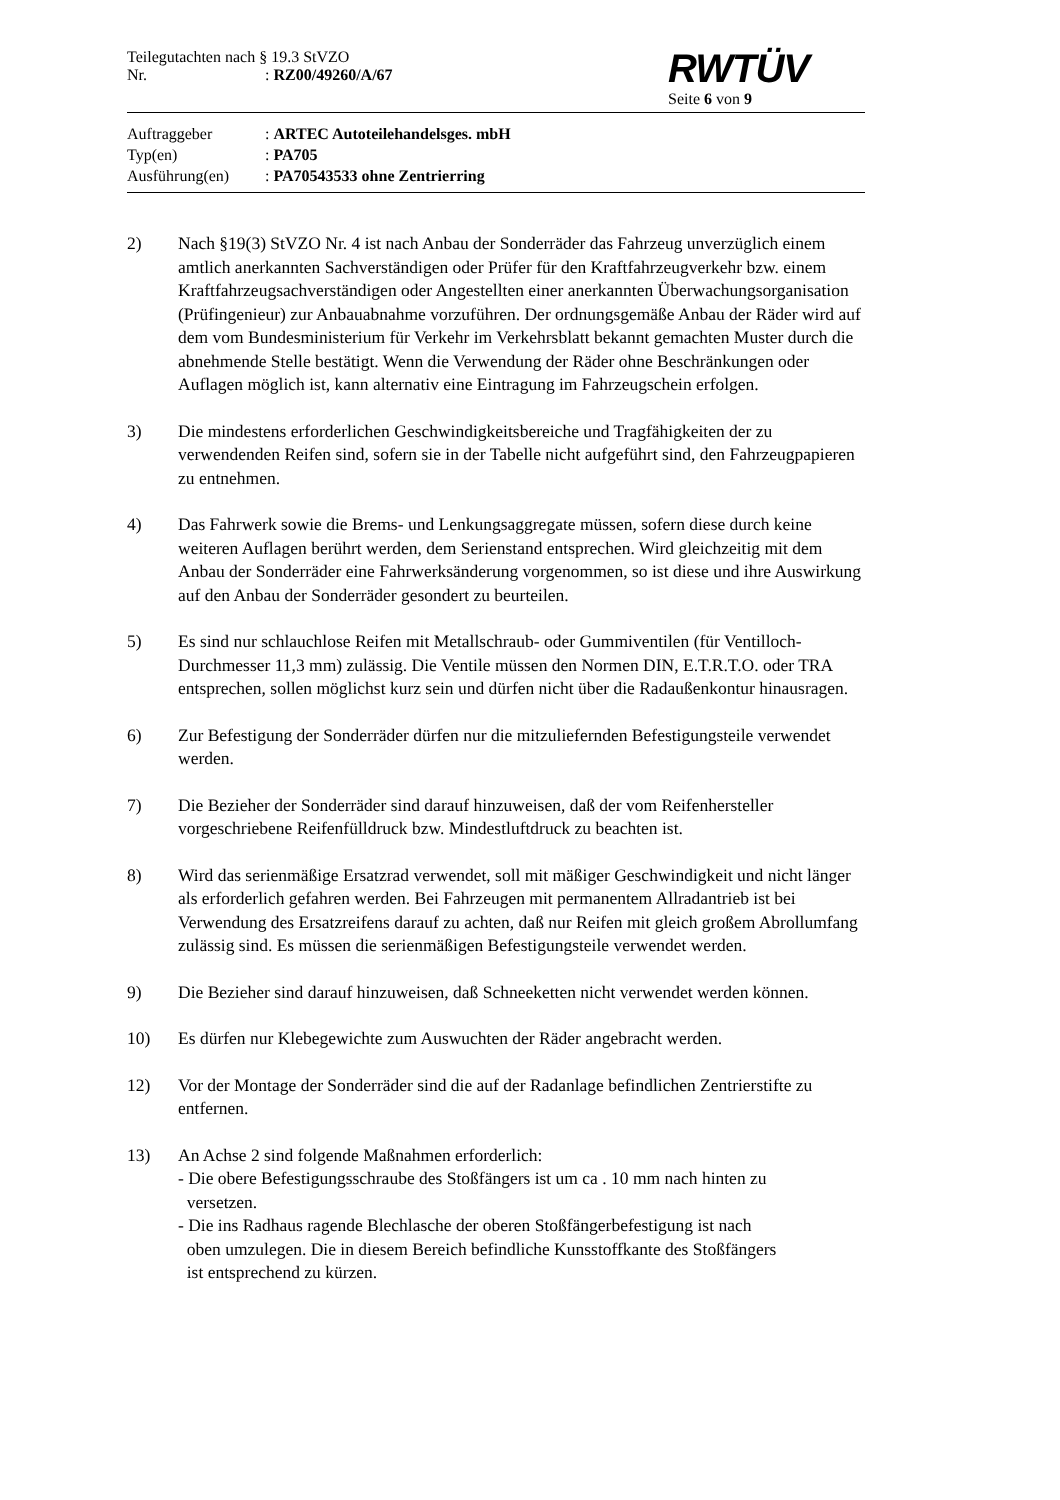Teilegutachten nach § 19.3 StVZO
Nr.: RZ00/49260/A/67
RWTÜV
Seite 6 von 9
Auftraggeber
: ARTEC Autoteilehandelsges. mbH
Typ(en)
: PA705
Ausführung(en)
: PA70543533 ohne Zentrierring
2) Nach §19(3) StVZO Nr. 4 ist nach Anbau der Sonderräder das Fahrzeug unverzüglich einem amtlich anerkannten Sachverständigen oder Prüfer für den Kraftfahrzeugverkehr bzw. einem Kraftfahrzeugsachverständigen oder Angestellten einer anerkannten Überwachungsorganisation (Prüfingenieur) zur Anbauabnahme vorzuführen. Der ordnungsgemäße Anbau der Räder wird auf dem vom Bundesministerium für Verkehr im Verkehrsblatt bekannt gemachten Muster durch die abnehmende Stelle bestätigt. Wenn die Verwendung der Räder ohne Beschränkungen oder Auflagen möglich ist, kann alternativ eine Eintragung im Fahrzeugschein erfolgen.
3) Die mindestens erforderlichen Geschwindigkeitsbereiche und Tragfähigkeiten der zu verwendenden Reifen sind, sofern sie in der Tabelle nicht aufgeführt sind, den Fahrzeugpapieren zu entnehmen.
4) Das Fahrwerk sowie die Brems- und Lenkungsaggregate müssen, sofern diese durch keine weiteren Auflagen berührt werden, dem Serienstand entsprechen. Wird gleichzeitig mit dem Anbau der Sonderräder eine Fahrwerksänderung vorgenommen, so ist diese und ihre Auswirkung auf den Anbau der Sonderräder gesondert zu beurteilen.
5) Es sind nur schlauchlose Reifen mit Metallschraub- oder Gummiventilen (für Ventilloch-Durchmesser 11,3 mm) zulässig. Die Ventile müssen den Normen DIN, E.T.R.T.O. oder TRA entsprechen, sollen möglichst kurz sein und dürfen nicht über die Radaußenkontur hinausragen.
6) Zur Befestigung der Sonderräder dürfen nur die mitzuliefernden Befestigungsteile verwendet werden.
7) Die Bezieher der Sonderräder sind darauf hinzuweisen, daß der vom Reifenhersteller vorgeschriebene Reifenfülldruck bzw. Mindestluftdruck zu beachten ist.
8) Wird das serienmäßige Ersatzrad verwendet, soll mit mäßiger Geschwindigkeit und nicht länger als erforderlich gefahren werden. Bei Fahrzeugen mit permanentem Allradantrieb ist bei Verwendung des Ersatzreifens darauf zu achten, daß nur Reifen mit gleich großem Abrollumfang zulässig sind. Es müssen die serienmäßigen Befestigungsteile verwendet werden.
9) Die Bezieher sind darauf hinzuweisen, daß Schneeketten nicht verwendet werden können.
10) Es dürfen nur Klebegewichte zum Auswuchten der Räder angebracht werden.
12) Vor der Montage der Sonderräder sind die auf der Radanlage befindlichen Zentrierstifte zu entfernen.
13) An Achse 2 sind folgende Maßnahmen erforderlich:
- Die obere Befestigungsschraube des Stoßfängers ist um ca . 10 mm nach hinten zu
versetzen.
- Die ins Radhaus ragende Blechlasche der oberen Stoßfängerbefestigung ist nach
oben umzulegen. Die in diesem Bereich befindliche Kunsstoffkante des Stoßfängers
ist entsprechend zu kürzen.